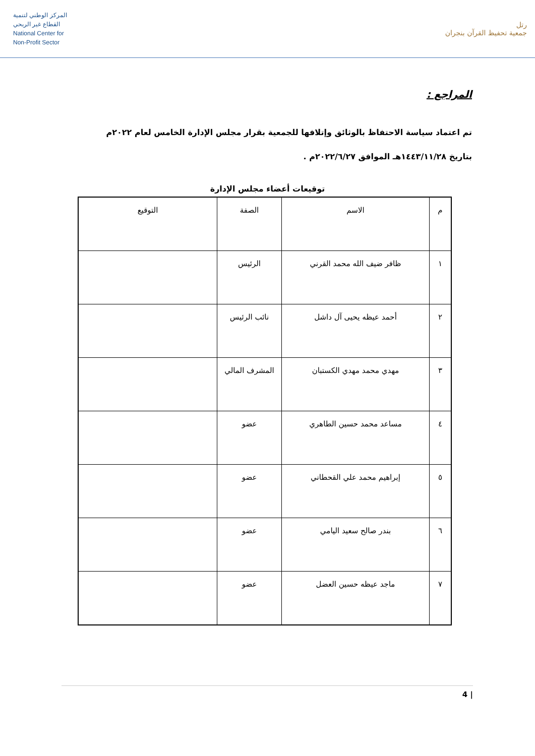المركز الوطني لتنمية
القطاع غير الربحي
National Center for
Non-Profit Sector
رتل
جمعية تحفيظ القرآن بنجران
المراجع :
تم اعتماد سياسة الاحتفاظ بالوثائق وإتلافها للجمعية بقرار مجلس الإدارة الخامس لعام ٢٠٢٢م
بتاريخ ١٤٤٣/١١/٢٨هـ الموافق ٢٠٢٢/٦/٢٧م .
توقيعات أعضاء مجلس الإدارة
| م | الاسم | الصفة | التوقيع |
| --- | --- | --- | --- |
| ١ | ظافر ضيف الله محمد القرني | الرئيس | |
| ٢ | أحمد عيظه يحيى آل داشل | نائب الرئيس | |
| ٣ | مهدي محمد مهدي الكستبان | المشرف المالي | |
| ٤ | مساعد محمد حسين الطاهري | عضو | |
| ٥ | إبراهيم محمد علي القحطاني | عضو | |
| ٦ | بندر صالح سعيد اليامي | عضو | |
| ٧ | ماجد عيظه حسين العضل | عضو | |
4 |